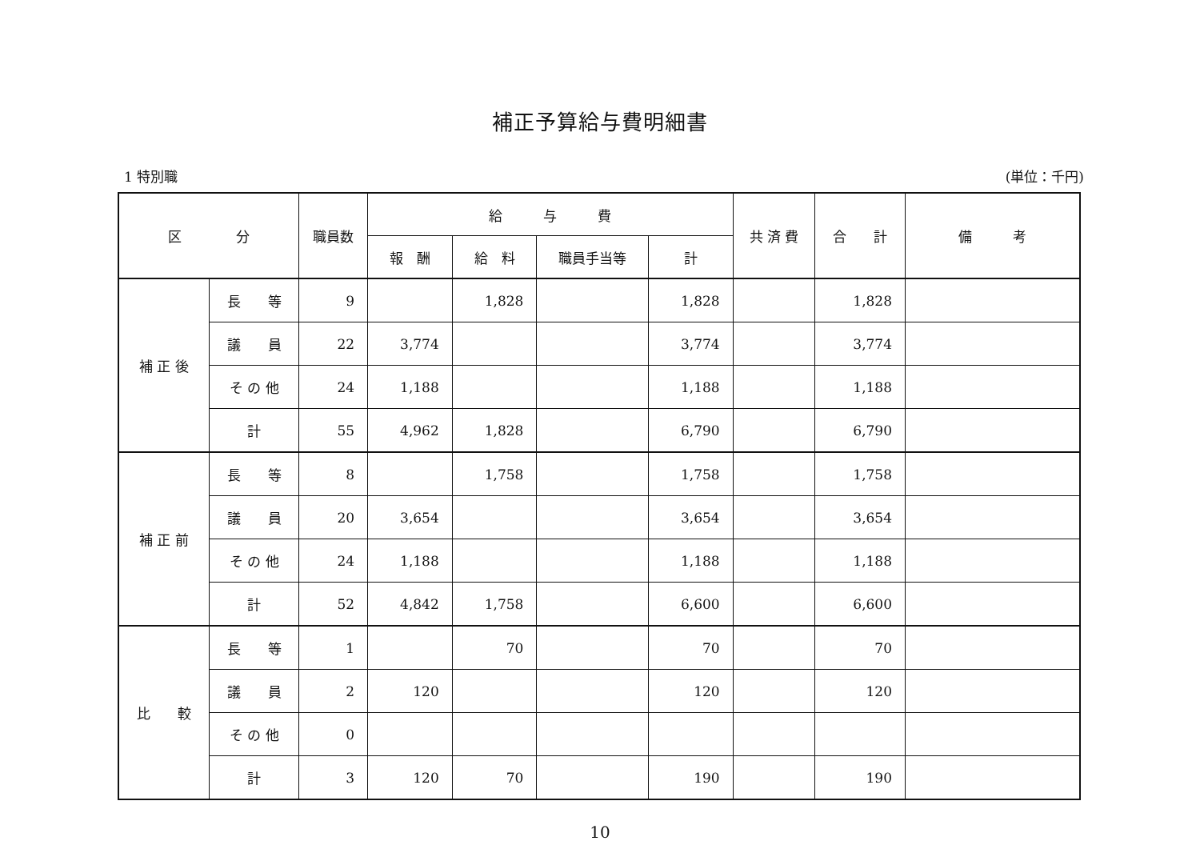補正予算給与費明細書
1 特別職 (単位：千円)
| 区 分 | | 職員数 | 給 与 費 | | | | 共 済 費 | 合 計 | 備 考 |
| --- | --- | --- | --- | --- | --- | --- | --- | --- | --- |
| | | | 報 酬 | 給 料 | 職員手当等 | 計 | | | |
| 補 正 後 | 長 等 | 9 | | 1,828 | | 1,828 | | 1,828 | |
| | 議 員 | 22 | 3,774 | | | 3,774 | | 3,774 | |
| | そ の 他 | 24 | 1,188 | | | 1,188 | | 1,188 | |
| | 計 | 55 | 4,962 | 1,828 | | 6,790 | | 6,790 | |
| 補 正 前 | 長 等 | 8 | | 1,758 | | 1,758 | | 1,758 | |
| | 議 員 | 20 | 3,654 | | | 3,654 | | 3,654 | |
| | そ の 他 | 24 | 1,188 | | | 1,188 | | 1,188 | |
| | 計 | 52 | 4,842 | 1,758 | | 6,600 | | 6,600 | |
| 比 較 | 長 等 | 1 | | 70 | | 70 | | 70 | |
| | 議 員 | 2 | 120 | | | 120 | | 120 | |
| | そ の 他 | 0 | | | | | | | |
| | 計 | 3 | 120 | 70 | | 190 | | 190 | |
10